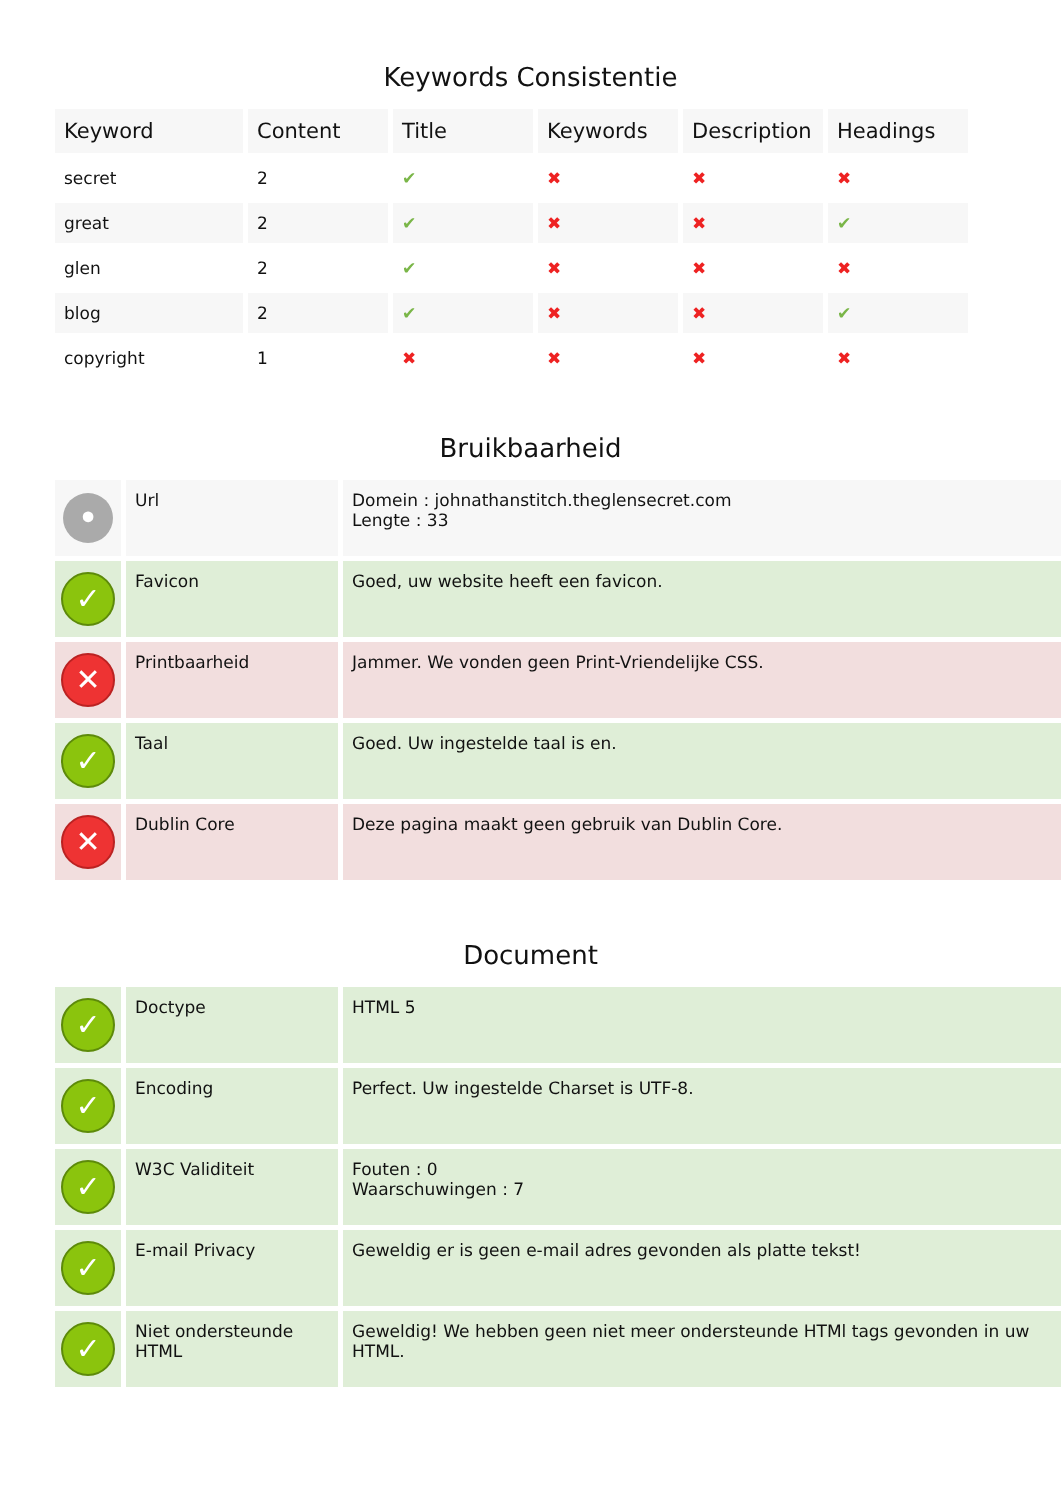Keywords Consistentie
| Keyword | Content | Title | Keywords | Description | Headings |
| --- | --- | --- | --- | --- | --- |
| secret | 2 | ✔ | ✖ | ✖ | ✖ |
| great | 2 | ✔ | ✖ | ✖ | ✔ |
| glen | 2 | ✔ | ✖ | ✖ | ✖ |
| blog | 2 | ✔ | ✖ | ✖ | ✔ |
| copyright | 1 | ✖ | ✖ | ✖ | ✖ |
Bruikbaarheid
| • | Url | Domein : johnathanstitch.theglensecret.com Lengte : 33 |
| ✓ | Favicon | Goed, uw website heeft een favicon. |
| ✕ | Printbaarheid | Jammer. We vonden geen Print-Vriendelijke CSS. |
| ✓ | Taal | Goed. Uw ingestelde taal is en. |
| ✕ | Dublin Core | Deze pagina maakt geen gebruik van Dublin Core. |
Document
| ✓ | Doctype | HTML 5 |
| ✓ | Encoding | Perfect. Uw ingestelde Charset is UTF-8. |
| ✓ | W3C Validiteit | Fouten : 0 Waarschuwingen : 7 |
| ✓ | E-mail Privacy | Geweldig er is geen e-mail adres gevonden als platte tekst! |
| ✓ | Niet ondersteunde HTML | Geweldig! We hebben geen niet meer ondersteunde HTMl tags gevonden in uw HTML. |